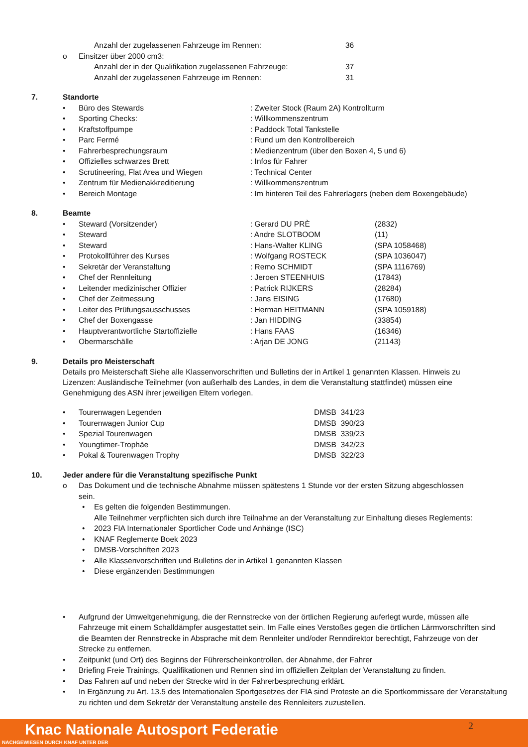Anzahl der zugelassenen Fahrzeuge im Rennen: 36
o Einsitzer über 2000 cm3:
Anzahl der in der Qualifikation zugelassenen Fahrzeuge: 37
Anzahl der zugelassenen Fahrzeuge im Rennen: 31
7. Standorte
• Büro des Stewards: Zweiter Stock (Raum 2A) Kontrollturm
• Sporting Checks:: Willkommenszentrum
• Kraftstoffpumpe: Paddock Total Tankstelle
• Parc Fermé: Rund um den Kontrollbereich
• Fahrerbesprechungsraum: Medienzentrum (über den Boxen 4, 5 und 6)
• Offizielles schwarzes Brett: Infos für Fahrer
• Scrutineering, Flat Area und Wiegen: Technical Center
• Zentrum für Medienakkreditierung: Willkommenszentrum
• Bereich Montage: Im hinteren Teil des Fahrerlagers (neben dem Boxengebäude)
8. Beamte
• Steward (Vorsitzender): Gerard DU PRÈ (2832)
• Steward: Andre SLOTBOOM (11)
• Steward: Hans-Walter KLING (SPA 1058468)
• Protokollführer des Kurses: Wolfgang ROSTECK (SPA 1036047)
• Sekretär der Veranstaltung: Remo SCHMIDT (SPA 1116769)
• Chef der Rennleitung: Jeroen STEENHUIS (17843)
• Leitender medizinischer Offizier: Patrick RIJKERS (28284)
• Chef der Zeitmessung: Jans EISING (17680)
• Leiter des Prüfungsausschusses: Herman HEITMANN (SPA 1059188)
• Chef der Boxengasse: Jan HIDDING (33854)
• Hauptverantwortliche Startoffizielle: Hans FAAS (16346)
• Obermarschälle: Arjan DE JONG (21143)
9. Details pro Meisterschaft
Details pro Meisterschaft Siehe alle Klassenvorschriften und Bulletins der in Artikel 1 genannten Klassen. Hinweis zu Lizenzen: Ausländische Teilnehmer (von außerhalb des Landes, in dem die Veranstaltung stattfindet) müssen eine Genehmigung des ASN ihrer jeweiligen Eltern vorlegen.
• Tourenwagen Legenden DMSB 341/23
• Tourenwagen Junior Cup DMSB 390/23
• Spezial Tourenwagen DMSB 339/23
• Youngtimer-Trophäe DMSB 342/23
• Pokal & Tourenwagen Trophy DMSB 322/23
10. Jeder andere für die Veranstaltung spezifische Punkt
o Das Dokument und die technische Abnahme müssen spätestens 1 Stunde vor der ersten Sitzung abgeschlossen sein.
• Es gelten die folgenden Bestimmungen.
Alle Teilnehmer verpflichten sich durch ihre Teilnahme an der Veranstaltung zur Einhaltung dieses Reglements:
• 2023 FIA Internationaler Sportlicher Code und Anhänge (ISC)
• KNAF Reglemente Boek 2023
• DMSB-Vorschriften 2023
• Alle Klassenvorschriften und Bulletins der in Artikel 1 genannten Klassen
• Diese ergänzenden Bestimmungen
• Aufgrund der Umweltgenehmigung, die der Rennstrecke von der örtlichen Regierung auferlegt wurde, müssen alle Fahrzeuge mit einem Schalldämpfer ausgestattet sein. Im Falle eines Verstoßes gegen die örtlichen Lärmvorschriften sind die Beamten der Rennstrecke in Absprache mit dem Rennleiter und/oder Renndirektor berechtigt, Fahrzeuge von der Strecke zu entfernen.
• Zeitpunkt (und Ort) des Beginns der Führerscheinkontrollen, der Abnahme, der Fahrer
• Briefing Freie Trainings, Qualifikationen und Rennen sind im offiziellen Zeitplan der Veranstaltung zu finden.
• Das Fahren auf und neben der Strecke wird in der Fahrerbesprechung erklärt.
• In Ergänzung zu Art. 13.5 des Internationalen Sportgesetzes der FIA sind Proteste an die Sportkommissare der Veranstaltung zu richten und dem Sekretär der Veranstaltung anstelle des Rennleiters zuzustellen.
Knac Nationale Autosport Federatie
NACHGEWIESEN DURCH KNAF UNTER DER
2